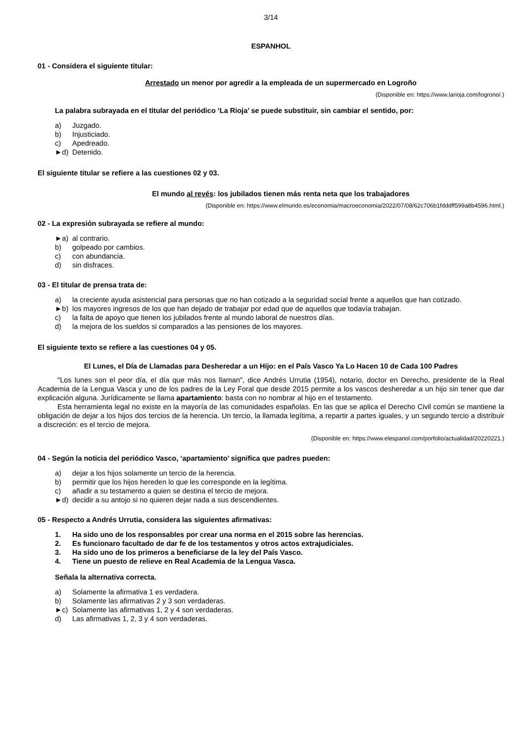3/14
ESPANHOL
01 - Considera el siguiente titular:
Arrestado un menor por agredir a la empleada de un supermercado en Logroño
(Disponible en: https://www.larioja.com/logrono/.)
La palabra subrayada en el titular del periódico ‘La Rioja’ se puede substituir, sin cambiar el sentido, por:
a) Juzgado.
b) Injusticiado.
c) Apedreado.
►d) Detenido.
El siguiente titular se refiere a las cuestiones 02 y 03.
El mundo al revés: los jubilados tienen más renta neta que los trabajadores
(Disponible en: https://www.elmundo.es/economia/macroeconomia/2022/07/08/62c706b1fdddff599a8b4596.html.)
02 - La expresión subrayada se refiere al mundo:
►a) al contrario.
b) golpeado por cambios.
c) con abundancia.
d) sin disfraces.
03 - El titular de prensa trata de:
a) la creciente ayuda asistencial para personas que no han cotizado a la seguridad social frente a aquellos que han cotizado.
►b) los mayores ingresos de los que han dejado de trabajar por edad que de aquellos que todavía trabajan.
c) la falta de apoyo que tienen los jubilados frente al mundo laboral de nuestros días.
d) la mejora de los sueldos si comparados a las pensiones de los mayores.
El siguiente texto se refiere a las cuestiones 04 y 05.
El Lunes, el Día de Llamadas para Desheredar a un Hijo: en el País Vasco Ya Lo Hacen 10 de Cada 100 Padres
"Los lunes son el peor día, el día que más nos llaman", dice Andrés Urrutia (1954), notario, doctor en Derecho, presidente de la Real Academia de la Lengua Vasca y uno de los padres de la Ley Foral que desde 2015 permite a los vascos desheredar a un hijo sin tener que dar explicación alguna. Jurídicamente se llama apartamiento: basta con no nombrar al hijo en el testamento.
Esta herramienta legal no existe en la mayoría de las comunidades españolas. En las que se aplica el Derecho Civil común se mantiene la obligación de dejar a los hijos dos tercios de la herencia. Un tercio, la llamada legítima, a repartir a partes iguales, y un segundo tercio a distribuir a discreción: es el tercio de mejora.
(Disponible en: https://www.elespanol.com/porfolio/actualidad/20220221.)
04 - Según la noticia del periódico Vasco, ‘apartamiento’ significa que padres pueden:
a) dejar a los hijos solamente un tercio de la herencia.
b) permitir que los hijos hereden lo que les corresponde en la legítima.
c) añadir a su testamento a quien se destina el tercio de mejora.
►d) decidir a su antojo si no quieren dejar nada a sus descendientes.
05 - Respecto a Andrés Urrutia, considera las siguientes afirmativas:
1. Ha sido uno de los responsables por crear una norma en el 2015 sobre las herencias.
2. Es funcionaro facultado de dar fe de los testamentos y otros actos extrajudiciales.
3. Ha sido uno de los primeros a beneficiarse de la ley del País Vasco.
4. Tiene un puesto de relieve en Real Academia de la Lengua Vasca.
Señala la alternativa correcta.
a) Solamente la afirmativa 1 es verdadera.
b) Solamente las afirmativas 2 y 3 son verdaderas.
►c) Solamente las afirmativas 1, 2 y 4 son verdaderas.
d) Las afirmativas 1, 2, 3 y 4 son verdaderas.